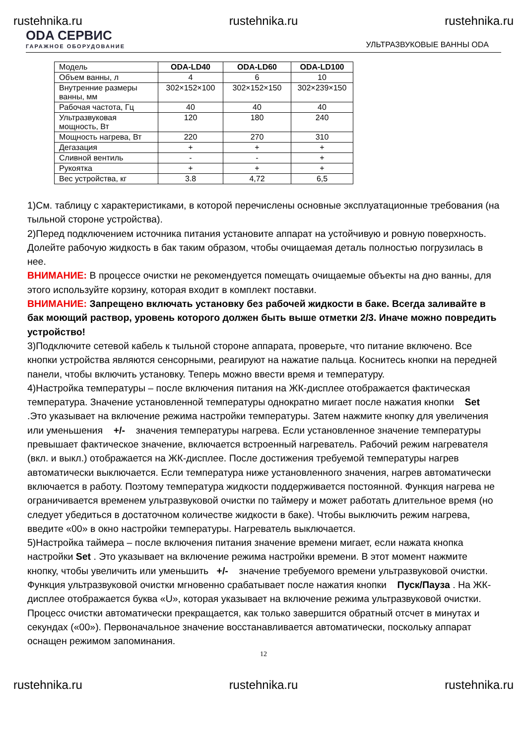rustehnika.ru rustehnika.ru rustehnika.ru
ODA СЕРВИС
ГАРАЖНОЕ ОБОРУДОВАНИЕ
УЛЬТРАЗВУКОВЫЕ ВАННЫ ODA
| Модель | ODA-LD40 | ODA-LD60 | ODA-LD100 |
| Объем ванны, л | 4 | 6 | 10 |
| Внутренние размеры ванны, мм | 302×152×100 | 302×152×150 | 302×239×150 |
| Рабочая частота, Гц | 40 | 40 | 40 |
| Ультразвуковая мощность, Вт | 120 | 180 | 240 |
| Мощность нагрева, Вт | 220 | 270 | 310 |
| Дегазация | + | + | + |
| Сливной вентиль | - | - | + |
| Рукоятка | + | + | + |
| Вес устройства, кг | 3.8 | 4,72 | 6,5 |
1)См. таблицу с характеристиками, в которой перечислены основные эксплуатационные требования (на тыльной стороне устройства).
2)Перед подключением источника питания установите аппарат на устойчивую и ровную поверхность. Долейте рабочую жидкость в бак таким образом, чтобы очищаемая деталь полностью погрузилась в нее.
ВНИМАНИЕ: В процессе очистки не рекомендуется помещать очищаемые объекты на дно ванны, для этого используйте корзину, которая входит в комплект поставки.
ВНИМАНИЕ: Запрещено включать установку без рабочей жидкости в баке. Всегда заливайте в бак моющий раствор, уровень которого должен быть выше отметки 2/3. Иначе можно повредить устройство!
3)Подключите сетевой кабель к тыльной стороне аппарата, проверьте, что питание включено. Все кнопки устройства являются сенсорными, реагируют на нажатие пальца. Коснитесь кнопки на передней панели, чтобы включить установку. Теперь можно ввести время и температуру.
4)Настройка температуры – после включения питания на ЖК-дисплее отображается фактическая температура. Значение установленной температуры однократно мигает после нажатия кнопки Set .Это указывает на включение режима настройки температуры. Затем нажмите кнопку для увеличения или уменьшения +/- значения температуры нагрева. Если установленное значение температуры превышает фактическое значение, включается встроенный нагреватель. Рабочий режим нагревателя (вкл. и выкл.) отображается на ЖК-дисплее. После достижения требуемой температуры нагрев автоматически выключается. Если температура ниже установленного значения, нагрев автоматически включается в работу. Поэтому температура жидкости поддерживается постоянной. Функция нагрева не ограничивается временем ультразвуковой очистки по таймеру и может работать длительное время (но следует убедиться в достаточном количестве жидкости в баке). Чтобы выключить режим нагрева, введите «00» в окно настройки температуры. Нагреватель выключается.
5)Настройка таймера – после включения питания значение времени мигает, если нажата кнопка настройки Set . Это указывает на включение режима настройки времени. В этот момент нажмите кнопку, чтобы увеличить или уменьшить +/- значение требуемого времени ультразвуковой очистки. Функция ультразвуковой очистки мгновенно срабатывает после нажатия кнопки Пуск/Пауза . На ЖК-дисплее отображается буква «U», которая указывает на включение режима ультразвуковой очистки. Процесс очистки автоматически прекращается, как только завершится обратный отсчет в минутах и секундах («00»). Первоначальное значение восстанавливается автоматически, поскольку аппарат оснащен режимом запоминания.
12
rustehnika.ru rustehnika.ru rustehnika.ru